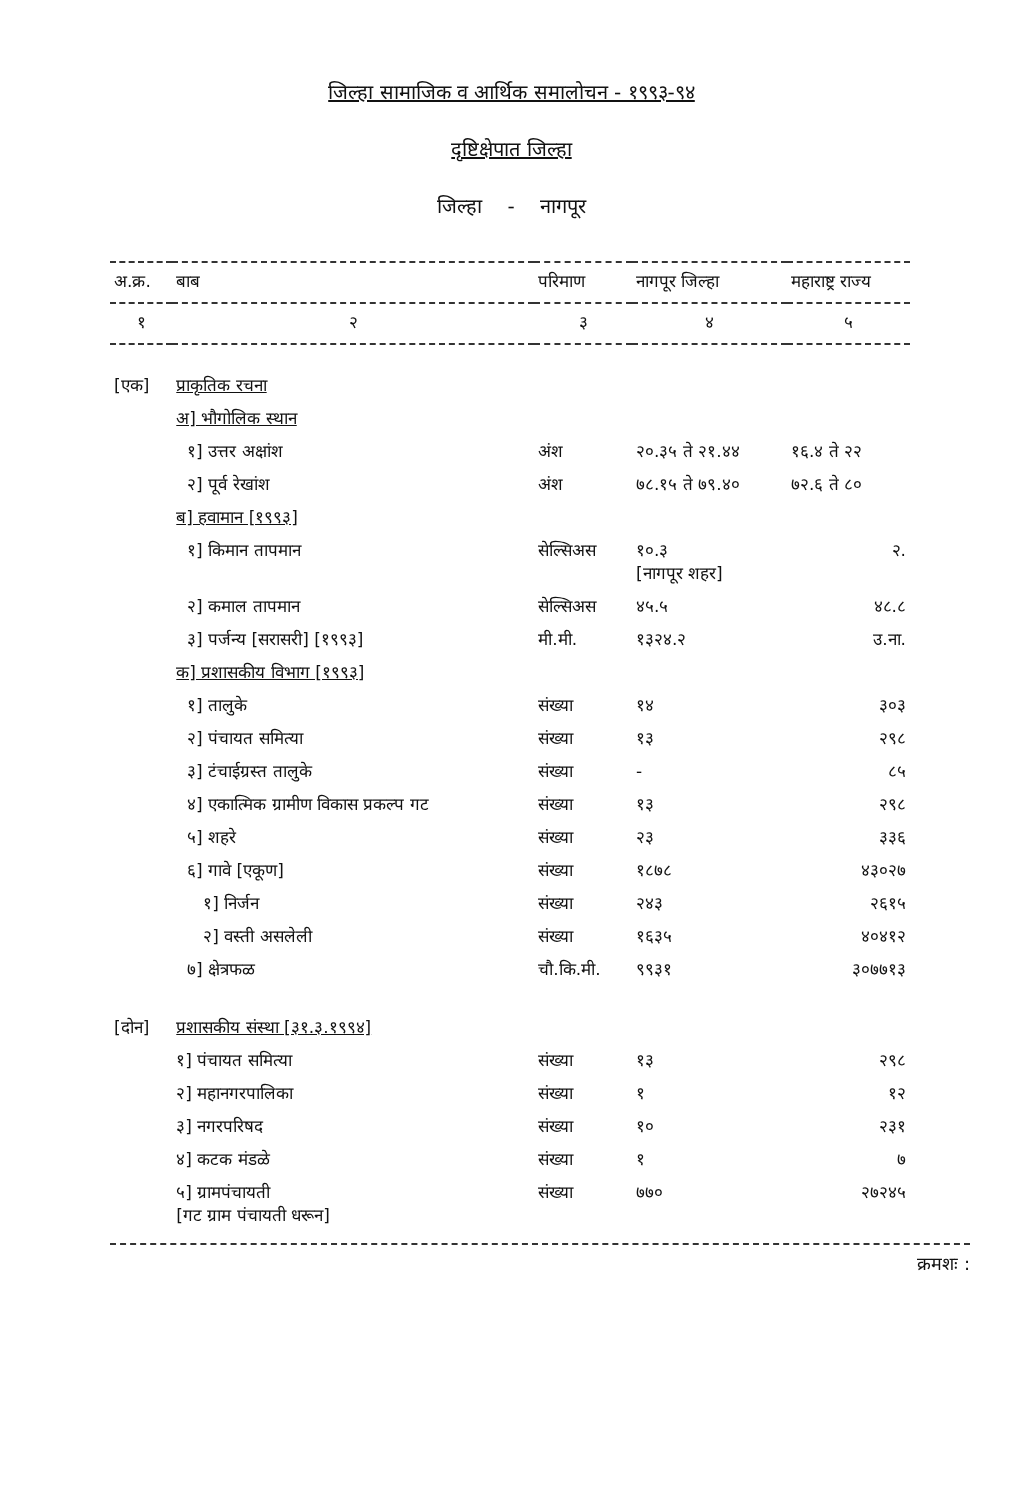जिल्हा सामाजिक व आर्थिक समालोचन - १९९३-९४
दृष्टिक्षेपात जिल्हा
जिल्हा - नागपूर
| अ.क्र. | बाब | परिमाण | नागपूर जिल्हा | महाराष्ट्र राज्य |
| --- | --- | --- | --- | --- |
| १ | २ | ३ | ४ | ५ |
| [एक] | प्राकृतिक रचना | | | |
| | अ] भौगोलिक स्थान | | | |
| | १] उत्तर अक्षांश | अंश | २०.३५ ते २१.४४ | १६.४ ते २२ |
| | २] पूर्व रेखांश | अंश | ७८.१५ ते ७९.४० | ७२.६ ते ८० |
| | ब] हवामान [१९९३] | | | |
| | १] किमान तापमान | सेल्सिअस | १०.३ [नागपूर शहर] | २. |
| | २] कमाल तापमान | सेल्सिअस | ४५.५ | ४८.८ |
| | ३] पर्जन्य [सरासरी] [१९९३] | मी.मी. | १३२४.२ | उ.ना. |
| | क] प्रशासकीय विभाग [१९९३] | | | |
| | १] तालुके | संख्या | १४ | ३०३ |
| | २] पंचायत समित्या | संख्या | १३ | २९८ |
| | ३] टंचाईग्रस्त तालुके | संख्या | - | ८५ |
| | ४] एकात्मिक ग्रामीण विकास प्रकल्प गट | संख्या | १३ | २९८ |
| | ५] शहरे | संख्या | २३ | ३३६ |
| | ६] गावे [एकूण] | संख्या | १८७८ | ४३०२७ |
| | १] निर्जन | संख्या | २४३ | २६१५ |
| | २] वस्ती असलेली | संख्या | १६३५ | ४०४१२ |
| | ७] क्षेत्रफळ | चौ.कि.मी. | ९९३१ | ३०७७१३ |
| [दोन] | प्रशासकीय संस्था [३१.३.१९९४] | | | |
| | १] पंचायत समित्या | संख्या | १३ | २९८ |
| | २] महानगरपालिका | संख्या | १ | १२ |
| | ३] नगरपरिषद | संख्या | १० | २३१ |
| | ४] कटक मंडळे | संख्या | १ | ७ |
| | ५] ग्रामपंचायती [गट ग्राम पंचायती धरून] | संख्या | ७७० | २७२४५ |
क्रमशः :